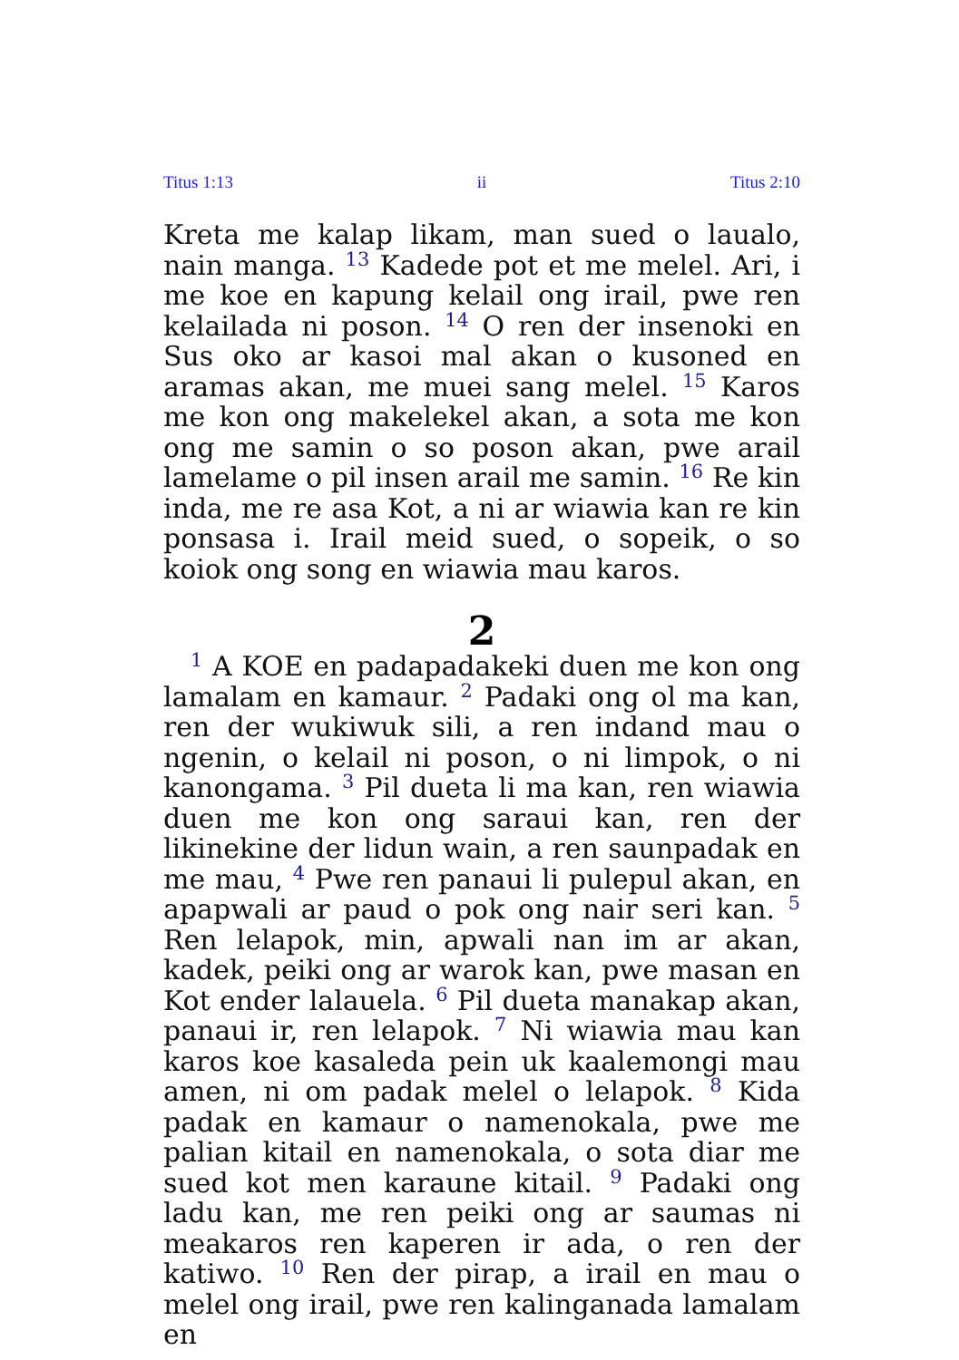Titus 1:13 ii Titus 2:10
Kreta me kalap likam, man sued o laualo, nain manga. <sup>13</sup> Kadede pot et me melel. Ari, i me koe en kapung kelail ong irail, pwe ren kelailada ni poson. <sup>14</sup> O ren der insenoki en Sus oko ar kasoi mal akan o kusoned en aramas akan, me muei sang melel. <sup>15</sup> Karos me kon ong makelekel akan, a sota me kon ong me samin o so poson akan, pwe arail lamelame o pil insen arail me samin. <sup>16</sup> Re kin inda, me re asa Kot, a ni ar wiawia kan re kin ponsasa i. Irail meid sued, o sopeik, o so koiok ong song en wiawia mau karos.
2
<sup>1</sup> A KOE en padapadakeki duen me kon ong lamalam en kamaur. <sup>2</sup> Padaki ong ol ma kan, ren der wukiwuk sili, a ren indand mau o ngenin, o kelail ni poson, o ni limpok, o ni kanongama. <sup>3</sup> Pil dueta li ma kan, ren wiawia duen me kon ong saraui kan, ren der likinekine der lidun wain, a ren saunpadak en me mau, <sup>4</sup> Pwe ren panaui li pulepul akan, en apapwali ar paud o pok ong nair seri kan. <sup>5</sup> Ren lelapok, min, apwali nan im ar akan, kadek, peiki ong ar warok kan, pwe masan en Kot ender lalauela. <sup>6</sup> Pil dueta manakap akan, panaui ir, ren lelapok. <sup>7</sup> Ni wiawia mau kan karos koe kasaleda pein uk kaalemongi mau amen, ni om padak melel o lelapok. <sup>8</sup> Kida padak en kamaur o namenokala, pwe me palian kitail en namenokala, o sota diar me sued kot men karaune kitail. <sup>9</sup> Padaki ong ladu kan, me ren peiki ong ar saumas ni meakaros ren kaperen ir ada, o ren der katiwo. <sup>10</sup> Ren der pirap, a irail en mau o melel ong irail, pwe ren kalinganada lamalam en